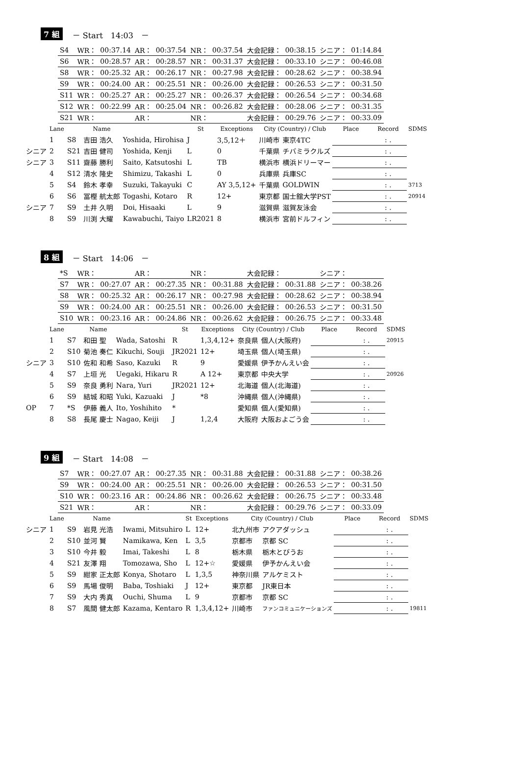7 組 － Start　14:03　－
| S4 | WR： | 00:37.14 | AR： | 00:37.54 | NR： | 00:37.54 | 大会記録： | 00:38.15 | シニア： | 01:14.84 |
| S6 | WR： | 00:28.57 | AR： | 00:28.57 | NR： | 00:31.37 | 大会記録： | 00:33.10 | シニア： | 00:46.08 |
| S8 | WR： | 00:25.32 | AR： | 00:26.17 | NR： | 00:27.98 | 大会記録： | 00:28.62 | シニア： | 00:38.94 |
| S9 | WR： | 00:24.00 | AR： | 00:25.51 | NR： | 00:26.00 | 大会記録： | 00:26.53 | シニア： | 00:31.50 |
| S11 | WR： | 00:25.27 | AR： | 00:25.27 | NR： | 00:26.37 | 大会記録： | 00:26.54 | シニア： | 00:34.68 |
| S12 | WR： | 00:22.99 | AR： | 00:25.04 | NR： | 00:26.82 | 大会記録： | 00:28.06 | シニア： | 00:31.35 |
| S21 | WR： | | AR： | | NR： | | 大会記録： | 00:29.76 | シニア： | 00:33.09 |
| | Lane | | Name | | St | Exceptions | City (Country) / Club | | Place | Record | SDMS |
| --- | --- | --- | --- | --- | --- | --- | --- | --- | --- | --- | --- |
| | 1 | S8 | 吉田 浩久 | Yoshida, Hirohisa | J | 3,5,12＋ | 川崎市 | 東京4TC | | : . | |
| シニア | 2 | S21 | 吉田 健司 | Yoshida, Kenji | L | 0 | 千葉県 | チバミラクルズ | | : . | |
| シニア | 3 | S11 | 齋藤 勝利 | Saito, Katsutoshi | L | TB | 横浜市 | 横浜ドリーマー | | : . | |
| | 4 | S12 | 清水 隆史 | Shimizu, Takashi | L | 0 | 兵庫県 | 兵庫SC | | : . | |
| | 5 | S4 | 鈴木 孝幸 | Suzuki, Takayuki | C | AY 3,5,12+ | 千葉県 | GOLDWIN | | : . | 3713 |
| | 6 | S6 | 冨樫 航太郎 | Togashi, Kotaro | R | 12+ | 東京都 | 国士舘大学PST | | : . | 20914 |
| シニア | 7 | S9 | 土井 久明 | Doi, Hisaaki | L | 9 | 滋賀県 | 滋賀友泳会 | | : . | |
| | 8 | S9 | 川渕 大耀 | Kawabuchi, Taiyo | LR2021 | 8 | 横浜市 | 宮前ドルフィン | | : . | |
8 組 － Start　14:06　－
| *S | WR： | | AR： | | NR： | | 大会記録： | | シニア： | |
| S7 | WR： | 00:27.07 | AR： | 00:27.35 | NR： | 00:31.88 | 大会記録： | 00:31.88 | シニア： | 00:38.26 |
| S8 | WR： | 00:25.32 | AR： | 00:26.17 | NR： | 00:27.98 | 大会記録： | 00:28.62 | シニア： | 00:38.94 |
| S9 | WR： | 00:24.00 | AR： | 00:25.51 | NR： | 00:26.00 | 大会記録： | 00:26.53 | シニア： | 00:31.50 |
| S10 | WR： | 00:23.16 | AR： | 00:24.86 | NR： | 00:26.62 | 大会記録： | 00:26.75 | シニア： | 00:33.48 |
| | Lane | | Name | | St | Exceptions | City (Country) / Club | | Place | Record | SDMS |
| --- | --- | --- | --- | --- | --- | --- | --- | --- | --- | --- | --- |
| | 1 | S7 | 和田 聖 | Wada, Satoshi | R | 1,3,4,12+ | 奈良県 | 個人(大阪府) | | : . | 20915 |
| | 2 | S10 | 菊池 奏仁 | Kikuchi, Souji | JR2021 | 12+ | 埼玉県 | 個人(埼玉県) | | : . | |
| シニア | 3 | S10 | 佐和 和希 | Saso, Kazuki | R | 9 | 愛媛県 | 伊予かんえい会 | | : . | |
| | 4 | S7 | 上垣 光 | Uegaki, Hikaru | R | A 12+ | 東京都 | 中央大学 | | : . | 20926 |
| | 5 | S9 | 奈良 勇利 | Nara, Yuri | JR2021 | 12+ | 北海道 | 個人(北海道) | | : . | |
| | 6 | S9 | 結城 和昭 | Yuki, Kazuaki | J | *8 | 沖縄県 | 個人(沖縄県) | | : . | |
| OP | 7 | *S | 伊藤 義人 | Ito, Yoshihito | * | | 愛知県 | 個人(愛知県) | | : . | |
| | 8 | S8 | 長尾 慶士 | Nagao, Keiji | J | 1,2,4 | 大阪府 | 大阪およごう会 | | : . | |
9 組 － Start　14:08　－
| S7 | WR： | 00:27.07 | AR： | 00:27.35 | NR： | 00:31.88 | 大会記録： | 00:31.88 | シニア： | 00:38.26 |
| S9 | WR： | 00:24.00 | AR： | 00:25.51 | NR： | 00:26.00 | 大会記録： | 00:26.53 | シニア： | 00:31.50 |
| S10 | WR： | 00:23.16 | AR： | 00:24.86 | NR： | 00:26.62 | 大会記録： | 00:26.75 | シニア： | 00:33.48 |
| S21 | WR： | | AR： | | NR： | | 大会記録： | 00:29.76 | シニア： | 00:33.09 |
| | Lane | | Name | | St | Exceptions | City (Country) / Club | | Place | Record | SDMS |
| --- | --- | --- | --- | --- | --- | --- | --- | --- | --- | --- | --- |
| シニア | 1 | S9 | 岩見 光浩 | Iwami, Mitsuhiro | L | 12+ | 北九州市 | アクアダッシュ | | : . | |
| | 2 | S10 | 並河 賢 | Namikawa, Ken | L | 3,5 | 京都市 | 京都 SC | | : . | |
| | 3 | S10 | 今井 毅 | Imai, Takeshi | L | 8 | 栃木県 | 栃木とびうお | | : . | |
| | 4 | S21 | 友澤 翔 | Tomozawa, Sho | L | 12+☆ | 愛媛県 | 伊予かんえい会 | | : . | |
| | 5 | S9 | 紺家 正太郎 | Konya, Shotaro | L | 1,3,5 | 神奈川県 | アルケミスト | | : . | |
| | 6 | S9 | 馬場 俊明 | Baba, Toshiaki | J | 12+ | 東京都 | JR東日本 | | : . | |
| | 7 | S9 | 大内 秀真 | Ouchi, Shuma | L | 9 | 京都市 | 京都 SC | | : . | |
| | 8 | S7 | 風間 健太郎 | Kazama, Kentaro | R | 1,3,4,12+ | 川崎市 | ファンコミュニケーションズ | | : . | 19811 |